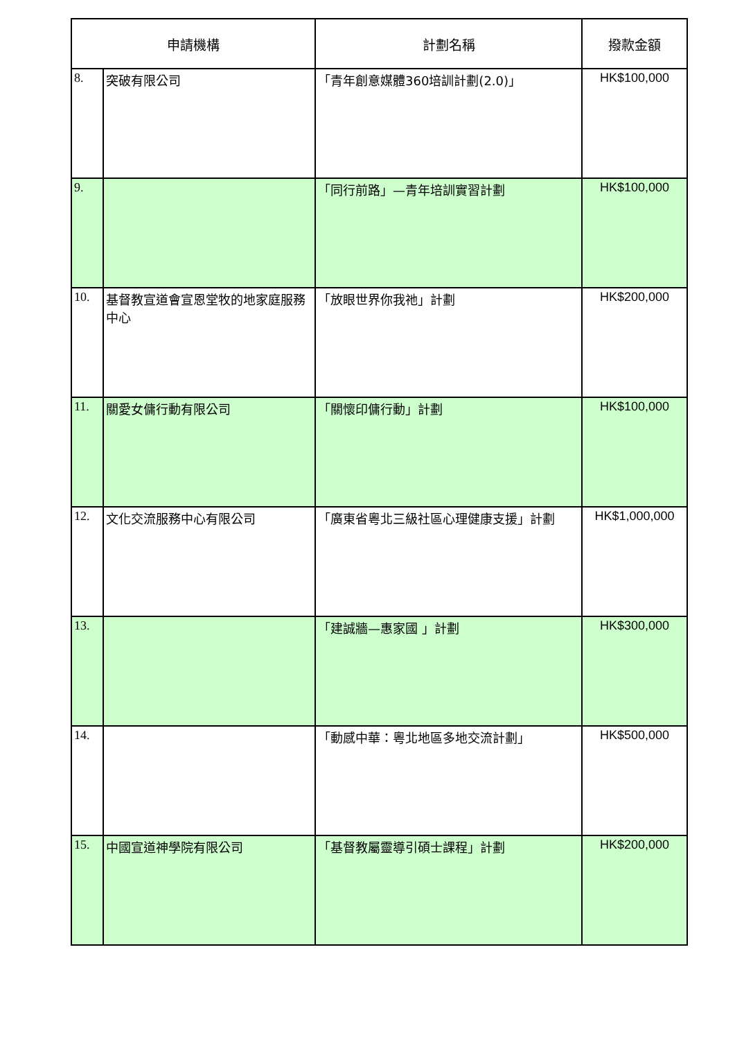| 申請機構 | | 計劃名稱 | 撥款金額 |
| --- | --- | --- | --- |
| 8. | 突破有限公司 | 「青年創意媒體360培訓計劃(2.0)」 | HK$100,000 |
| 9. | | 「同行前路」—青年培訓實習計劃 | HK$100,000 |
| 10. | 基督教宣道會宣恩堂牧的地家庭服務中心 | 「放眼世界你我祂」計劃 | HK$200,000 |
| 11. | 關愛女傭行動有限公司 | 「關懷印傭行動」計劃 | HK$100,000 |
| 12. | 文化交流服務中心有限公司 | 「廣東省粵北三級社區心理健康支援」計劃 | HK$1,000,000 |
| 13. | | 「建誠牆—惠家國 」計劃 | HK$300,000 |
| 14. | | 「動感中華：粵北地區多地交流計劃」 | HK$500,000 |
| 15. | 中國宣道神學院有限公司 | 「基督教屬靈導引碩士課程」計劃 | HK$200,000 |